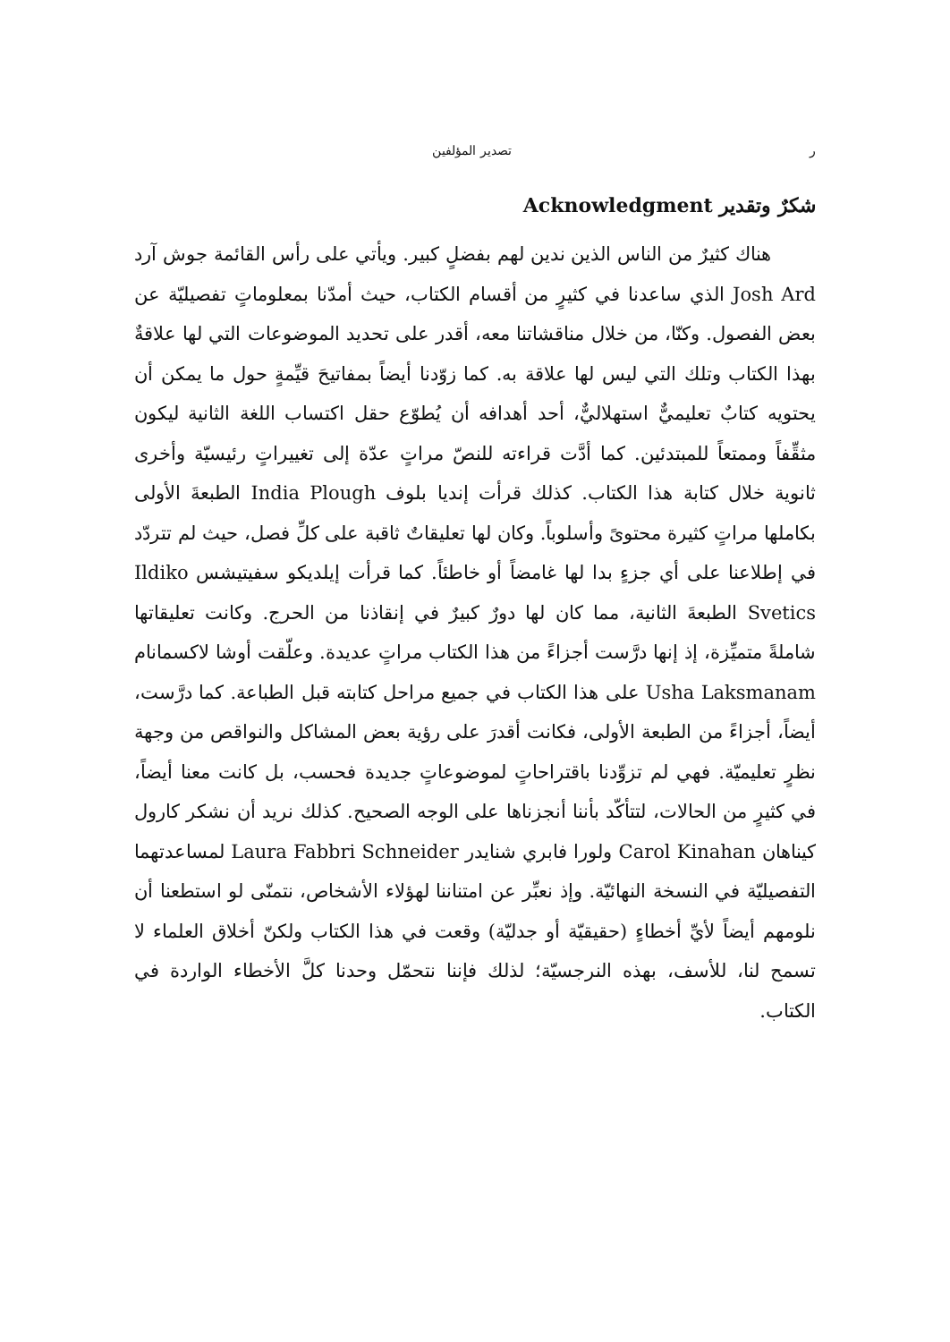ر تصدير المؤلفين
شكرٌ وتقدير Acknowledgment
هناك كثيرٌ من الناس الذين ندين لهم بفضلٍ كبير. ويأتي على رأس القائمة جوش آرد Josh Ard الذي ساعدنا في كثيرٍ من أقسام الكتاب، حيث أمدّنا بمعلوماتٍ تفصيليّة عن بعض الفصول. وكنّا، من خلال مناقشاتنا معه، أقدر على تحديد الموضوعات التي لها علاقةٌ بهذا الكتاب وتلك التي ليس لها علاقة به. كما زوّدنا أيضاً بمفاتيحَ قيِّمةٍ حول ما يمكن أن يحتويه كتابٌ تعليميٌّ استهلاليٌّ، أحد أهدافه أن يُطوّع حقل اكتساب اللغة الثانية ليكون مثقِّفاً وممتعاً للمبتدئين. كما أدَّت قراءته للنصّ مراتٍ عدّة إلى تغييراتٍ رئيسيّة وأخرى ثانوية خلال كتابة هذا الكتاب. كذلك قرأت إنديا بلوف India Plough الطبعةَ الأولى بكاملها مراتٍ كثيرة محتوىً وأسلوباً. وكان لها تعليقاتٌ ثاقبة على كلِّ فصل، حيث لم تتردّد في إطلاعنا على أي جزءٍ بدا لها غامضاً أو خاطئاً. كما قرأت إيلديكو سفيتيشس Ildiko Svetics الطبعةَ الثانية، مما كان لها دورٌ كبيرٌ في إنقاذنا من الحرج. وكانت تعليقاتها شاملةً متميِّزة، إذ إنها درَّست أجزاءً من هذا الكتاب مراتٍ عديدة. وعلّقت أوشا لاكسمانام Usha Laksmanam على هذا الكتاب في جميع مراحل كتابته قبل الطباعة. كما درَّست، أيضاً، أجزاءً من الطبعة الأولى، فكانت أقدرَ على رؤية بعض المشاكل والنواقص من وجهة نظرٍ تعليميّة. فهي لم تزوِّدنا باقتراحاتٍ لموضوعاتٍ جديدة فحسب، بل كانت معنا أيضاً، في كثيرٍ من الحالات، لتتأكّد بأننا أنجزناها على الوجه الصحيح. كذلك نريد أن نشكر كارول كيناهان Carol Kinahan ولورا فابري شنايدر Laura Fabbri Schneider لمساعدتهما التفصيليّة في النسخة النهائيّة. وإذ نعبِّر عن امتناننا لهؤلاء الأشخاص، نتمنّى لو استطعنا أن نلومهم أيضاً لأيِّ أخطاءٍ (حقيقيّة أو جدليّة) وقعت في هذا الكتاب ولكنّ أخلاق العلماء لا تسمح لنا، للأسف، بهذه النرجسيّة؛ لذلك فإننا نتحمّل وحدنا كلَّ الأخطاء الواردة في الكتاب.